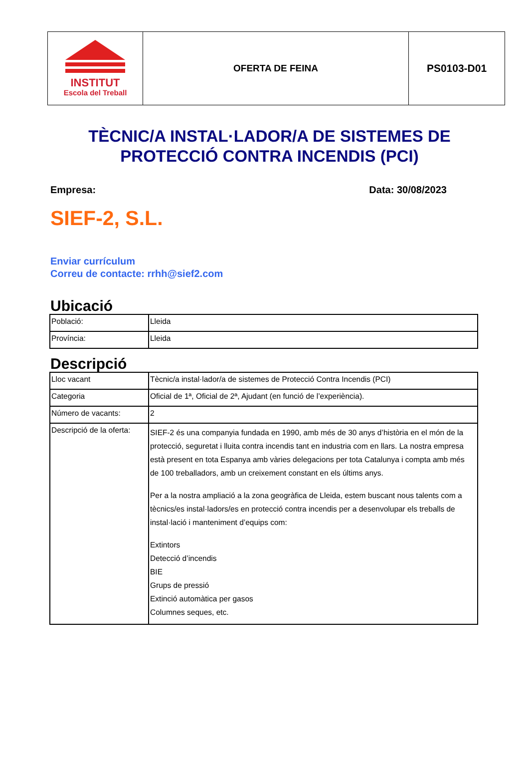| INSTITUT Escola del Treball | OFERTA DE FEINA | PS0103-D01 |
TÈCNIC/A INSTAL·LADOR/A DE SISTEMES DE PROTECCIÓ CONTRA INCENDIS (PCI)
Empresa: Data: 30/08/2023
SIEF-2, S.L.
Enviar currículum
Correu de contacte: rrhh@sief2.com
Ubicació
| Població: | Lleida |
| Província: | Lleida |
Descripció
| Lloc vacant | Tècnic/a instal·lador/a de sistemes de Protecció Contra Incendis (PCI) |
| Categoria | Oficial de 1ª, Oficial de 2ª, Ajudant (en funció de l’experiència). |
| Número de vacants: | 2 |
| Descripció de la oferta: | SIEF-2 és una companyia fundada en 1990, amb més de 30 anys d’història en el món de la protecció, seguretat i lluita contra incendis tant en industria com en llars. La nostra empresa està present en tota Espanya amb vàries delegacions per tota Catalunya i compta amb més de 100 treballadors, amb un creixement constant en els últims anys. Per a la nostra ampliació a la zona geogràfica de Lleida, estem buscant nous talents com a tècnics/es instal·ladors/es en protecció contra incendis per a desenvolupar els treballs de instal·lació i manteniment d’equips com: Extintors Detecció d’incendis BIE Grups de pressió Extinció automàtica per gasos Columnes seques, etc. |